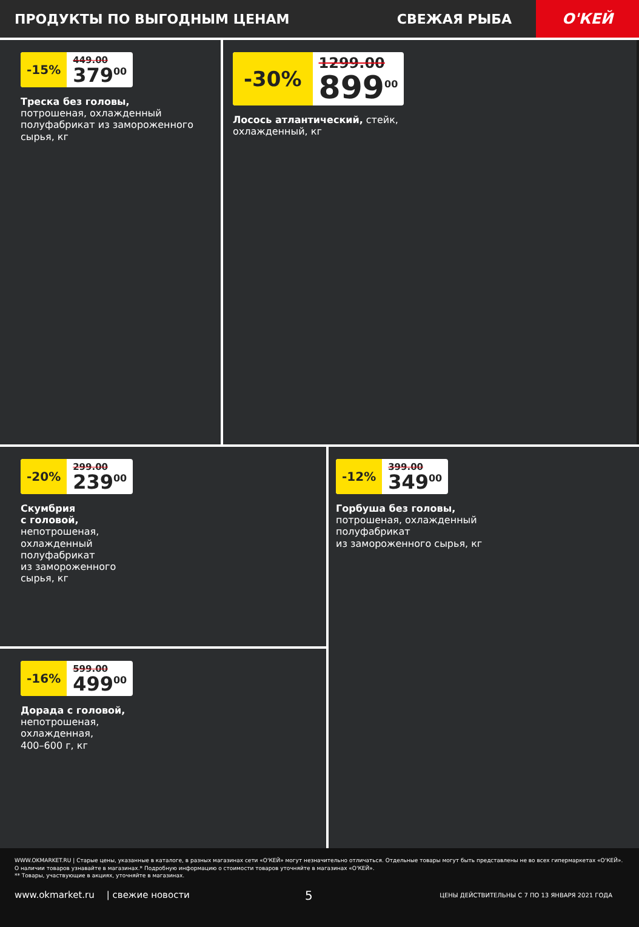ПРОДУКТЫ ПО ВЫГОДНЫМ ЦЕНАМ СВЕЖАЯ РЫБА
О'КЕЙ
-15%
449.00
379<sup>00</sup>
Треска без головы,
потрошеная, охлажденный полуфабрикат из замороженного сырья, кг
-30%
1299.00
899<sup>00</sup>
Лосось атлантический, стейк,
охлажденный, кг
-20%
299.00
239<sup>00</sup>
Скумбрия
с головой,
непотрошеная,
охлажденный
полуфабрикат
из замороженного
сырья, кг
-16%
599.00
499<sup>00</sup>
Дорада с головой,
непотрошеная,
охлажденная,
400–600 г, кг
-12%
399.00
349<sup>00</sup>
Горбуша без головы,
потрошеная, охлажденный
полуфабрикат
из замороженного сырья, кг
WWW.OKMARKET.RU | Старые цены, указанные в каталоге, в разных магазинах сети «О'КЕЙ» могут незначительно отличаться. Отдельные товары могут быть представлены не во всех гипермаркетах «О'КЕЙ». О наличии товаров узнавайте в магазинах.* Подробную информацию о стоимости товаров уточняйте в магазинах «О'КЕЙ».
** Товары, участвующие в акциях, уточняйте в магазинах.
www.okmarket.ru | свежие новости 5 ЦЕНЫ ДЕЙСТВИТЕЛЬНЫ С 7 ПО 13 ЯНВАРЯ 2021 ГОДА